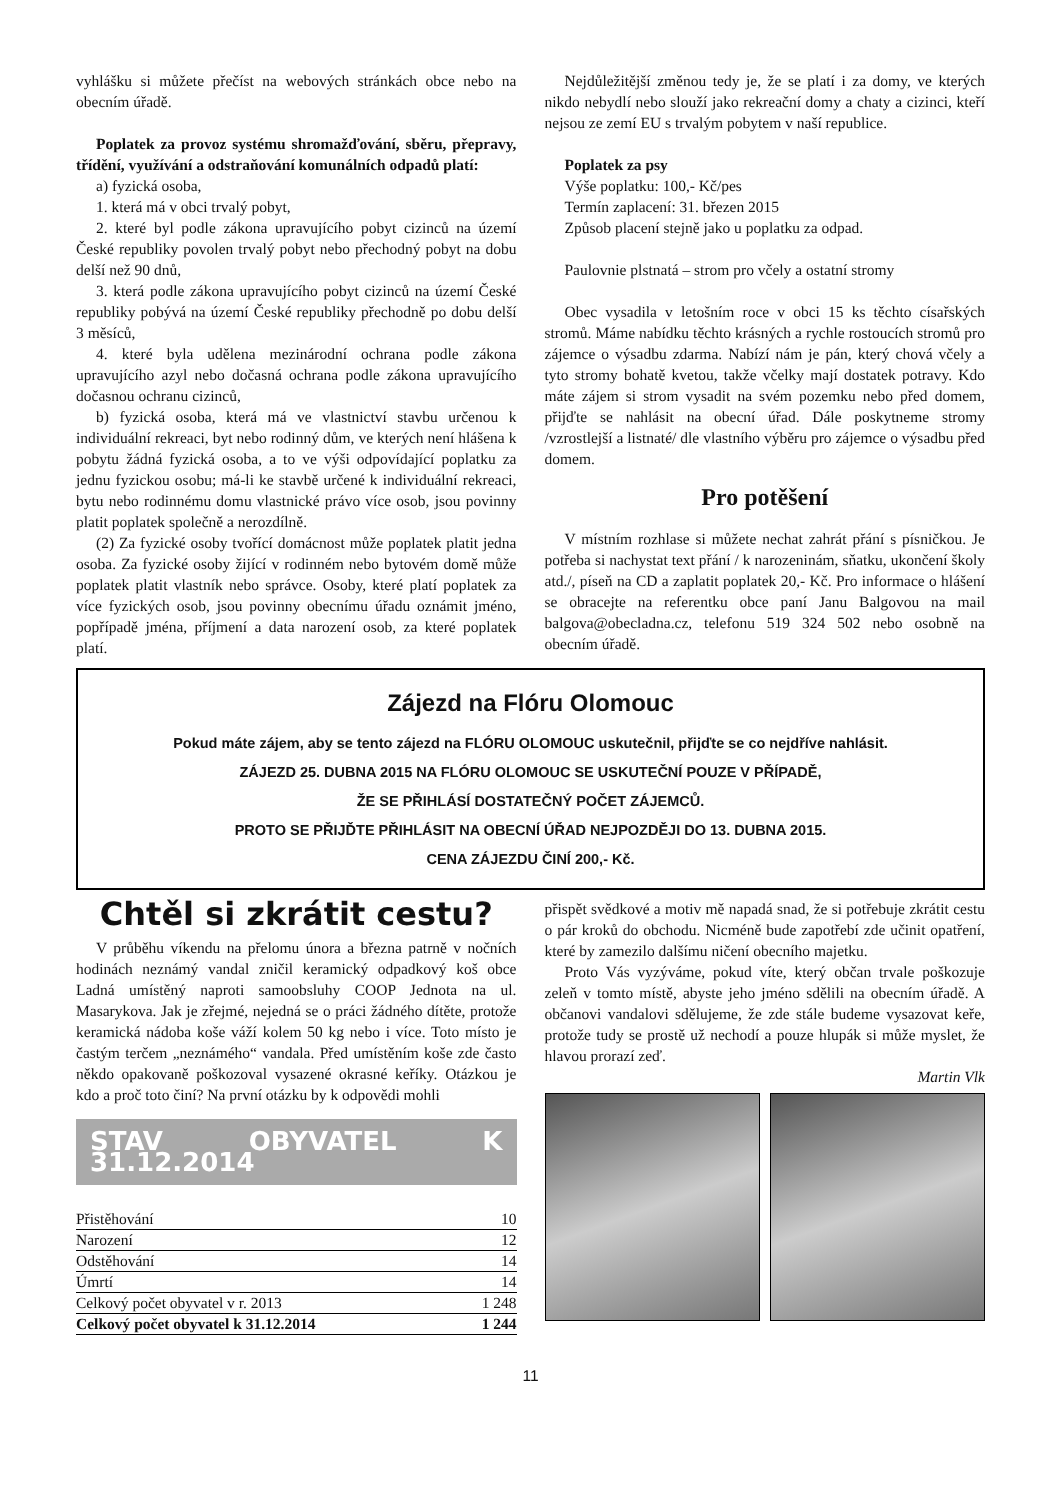vyhlášku si můžete přečíst na webových stránkách obce nebo na obecním úřadě.
Poplatek za provoz systému shromažďování, sběru, přepravy, třídění, využívání a odstraňování komunálních odpadů platí:
a) fyzická osoba,
1. která má v obci trvalý pobyt,
2. které byl podle zákona upravujícího pobyt cizinců na území České republiky povolen trvalý pobyt nebo přechodný pobyt na dobu delší než 90 dnů,
3. která podle zákona upravujícího pobyt cizinců na území České republiky pobývá na území České republiky přechodně po dobu delší 3 měsíců,
4. které byla udělena mezinárodní ochrana podle zákona upravujícího azyl nebo dočasná ochrana podle zákona upravujícího dočasnou ochranu cizinců,
b) fyzická osoba, která má ve vlastnictví stavbu určenou k individuální rekreaci, byt nebo rodinný dům, ve kterých není hlášena k pobytu žádná fyzická osoba, a to ve výši odpovídající poplatku za jednu fyzickou osobu; má-li ke stavbě určené k individuální rekreaci, bytu nebo rodinnému domu vlastnické právo více osob, jsou povinny platit poplatek společně a nerozdílně.
(2) Za fyzické osoby tvořící domácnost může poplatek platit jedna osoba. Za fyzické osoby žijící v rodinném nebo bytovém domě může poplatek platit vlastník nebo správce. Osoby, které platí poplatek za více fyzických osob, jsou povinny obecnímu úřadu oznámit jméno, popřípadě jména, příjmení a data narození osob, za které poplatek platí.
Nejdůležitější změnou tedy je, že se platí i za domy, ve kterých nikdo nebydlí nebo slouží jako rekreační domy a chaty a cizinci, kteří nejsou ze zemí EU s trvalým pobytem v naší republice.
Poplatek za psy
Výše poplatku: 100,- Kč/pes
Termín zaplacení: 31. březen 2015
Způsob placení stejně jako u poplatku za odpad.
Paulovnie plstnatá – strom pro včely a ostatní stromy
Obec vysadila v letošním roce v obci 15 ks těchto císařských stromů. Máme nabídku těchto krásných a rychle rostoucích stromů pro zájemce o výsadbu zdarma. Nabízí nám je pán, který chová včely a tyto stromy bohatě kvetou, takže včelky mají dostatek potravy. Kdo máte zájem si strom vysadit na svém pozemku nebo před domem, přijďte se nahlásit na obecní úřad. Dále poskytneme stromy /vzrostlejší a listnaté/ dle vlastního výběru pro zájemce o výsadbu před domem.
Pro potěšení
V místním rozhlase si můžete nechat zahrát přání s písničkou. Je potřeba si nachystat text přání / k narozeninám, sňatku, ukončení školy atd./, píseň na CD a zaplatit poplatek 20,- Kč. Pro informace o hlášení se obracejte na referentku obce paní Janu Balgovou na mail balgova@obecladna.cz, telefonu 519 324 502 nebo osobně na obecním úřadě.
Zájezd na Flóru Olomouc
Pokud máte zájem, aby se tento zájezd na FLÓRU OLOMOUC uskutečnil, přijďte se co nejdříve nahlásit.
ZÁJEZD 25. DUBNA 2015 NA FLÓRU OLOMOUC SE USKUTEČNÍ POUZE V PŘÍPADĚ,
ŽE SE PŘIHLÁSÍ DOSTATEČNÝ POČET ZÁJEMCŮ.
PROTO SE PŘIJĎTE PŘIHLÁSIT NA OBECNÍ ÚŘAD NEJPOZDĚJI DO 13. DUBNA 2015.
CENA ZÁJEZDU ČINÍ 200,- Kč.
Chtěl si zkrátit cestu?
V průběhu víkendu na přelomu února a března patrně v nočních hodinách neznámý vandal zničil keramický odpadkový koš obce Ladná umístěný naproti samoobsluhy COOP Jednota na ul. Masarykova. Jak je zřejmé, nejedná se o práci žádného dítěte, protože keramická nádoba koše váží kolem 50 kg nebo i více. Toto místo je častým terčem „neznámého“ vandala. Před umístěním koše zde často někdo opakovaně poškozoval vysazené okrasné keříky. Otázkou je kdo a proč toto činí? Na první otázku by k odpovědi mohli
STAV OBYVATEL K 31.12.2014
| Přistěhování | 10 |
| Narození | 12 |
| Odstěhování | 14 |
| Úmrtí | 14 |
| Celkový počet obyvatel v r. 2013 | 1 248 |
| Celkový počet obyvatel k 31.12.2014 | 1 244 |
přispět svědkové a motiv mě napadá snad, že si potřebuje zkrátit cestu o pár kroků do obchodu. Nicméně bude zapotřebí zde učinit opatření, které by zamezilo dalšímu ničení obecního majetku.
Proto Vás vyzýváme, pokud víte, který občan trvale poškozuje zeleň v tomto místě, abyste jeho jméno sdělili na obecním úřadě. A občanovi vandalovi sdělujeme, že zde stále budeme vysazovat keře, protože tudy se prostě už nechodí a pouze hlupák si může myslet, že hlavou prorazí zeď.
Martin Vlk
11